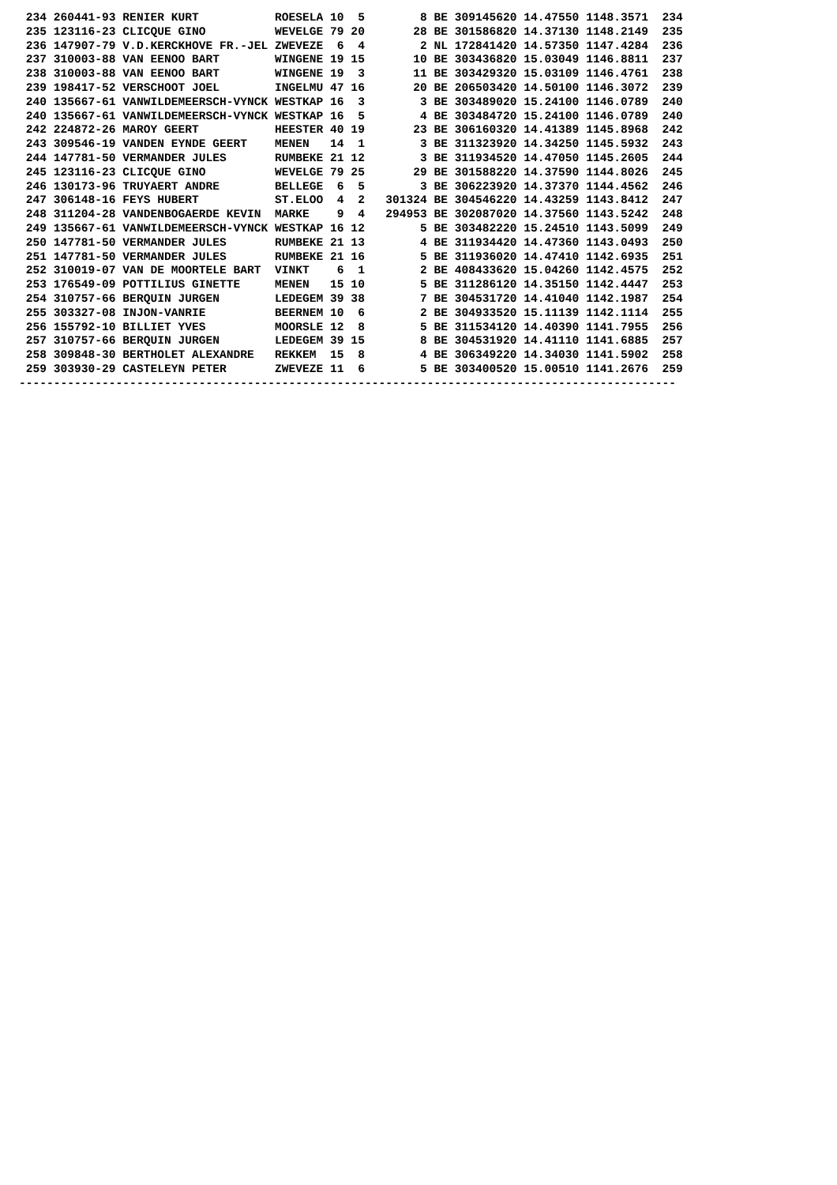234 260441-93 RENIER KURT           ROESELA 10  5        8 BE 309145620 14.47550 1148.3571  234
 235 123116-23 CLICQUE GINO          WEVELGE 79 20       28 BE 301586820 14.37130 1148.2149  235
 236 147907-79 V.D.KERCKHOVE FR.-JEL ZWEVEZE  6  4        2 NL 172841420 14.57350 1147.4284  236
 237 310003-88 VAN EENOO BART        WINGENE 19 15       10 BE 303436820 15.03049 1146.8811  237
 238 310003-88 VAN EENOO BART        WINGENE 19  3       11 BE 303429320 15.03109 1146.4761  238
 239 198417-52 VERSCHOOT JOEL        INGELMU 47 16       20 BE 206503420 14.50100 1146.3072  239
 240 135667-61 VANWILDEMEERSCH-VYNCK WESTKAP 16  3        3 BE 303489020 15.24100 1146.0789  240
 240 135667-61 VANWILDEMEERSCH-VYNCK WESTKAP 16  5        4 BE 303484720 15.24100 1146.0789  240
 242 224872-26 MAROY GEERT           HEESTER 40 19       23 BE 306160320 14.41389 1145.8968  242
 243 309546-19 VANDEN EYNDE GEERT    MENEN   14  1        3 BE 311323920 14.34250 1145.5932  243
 244 147781-50 VERMANDER JULES       RUMBEKE 21 12        3 BE 311934520 14.47050 1145.2605  244
 245 123116-23 CLICQUE GINO          WEVELGE 79 25       29 BE 301588220 14.37590 1144.8026  245
 246 130173-96 TRUYAERT ANDRE        BELLEGE  6  5        3 BE 306223920 14.37370 1144.4562  246
 247 306148-16 FEYS HUBERT           ST.ELOO  4  2   301324 BE 304546220 14.43259 1143.8412  247
 248 311204-28 VANDENBOGAERDE KEVIN  MARKE    9  4   294953 BE 302087020 14.37560 1143.5242  248
 249 135667-61 VANWILDEMEERSCH-VYNCK WESTKAP 16 12        5 BE 303482220 15.24510 1143.5099  249
 250 147781-50 VERMANDER JULES       RUMBEKE 21 13        4 BE 311934420 14.47360 1143.0493  250
 251 147781-50 VERMANDER JULES       RUMBEKE 21 16        5 BE 311936020 14.47410 1142.6935  251
 252 310019-07 VAN DE MOORTELE BART  VINKT    6  1        2 BE 408433620 15.04260 1142.4575  252
 253 176549-09 POTTILIUS GINETTE     MENEN   15 10        5 BE 311286120 14.35150 1142.4447  253
 254 310757-66 BERQUIN JURGEN        LEDEGEM 39 38        7 BE 304531720 14.41040 1142.1987  254
 255 303327-08 INJON-VANRIE          BEERNEM 10  6        2 BE 304933520 15.11139 1142.1114  255
 256 155792-10 BILLIET YVES          MOORSLE 12  8        5 BE 311534120 14.40390 1141.7955  256
 257 310757-66 BERQUIN JURGEN        LEDEGEM 39 15        8 BE 304531920 14.41110 1141.6885  257
 258 309848-30 BERTHOLET ALEXANDRE   REKKEM  15  8        4 BE 306349220 14.34030 1141.5902  258
 259 303930-29 CASTELEYN PETER       ZWEVEZE 11  6        5 BE 303400520 15.00510 1141.2676  259
-----------------------------------------------------------------------------------------------